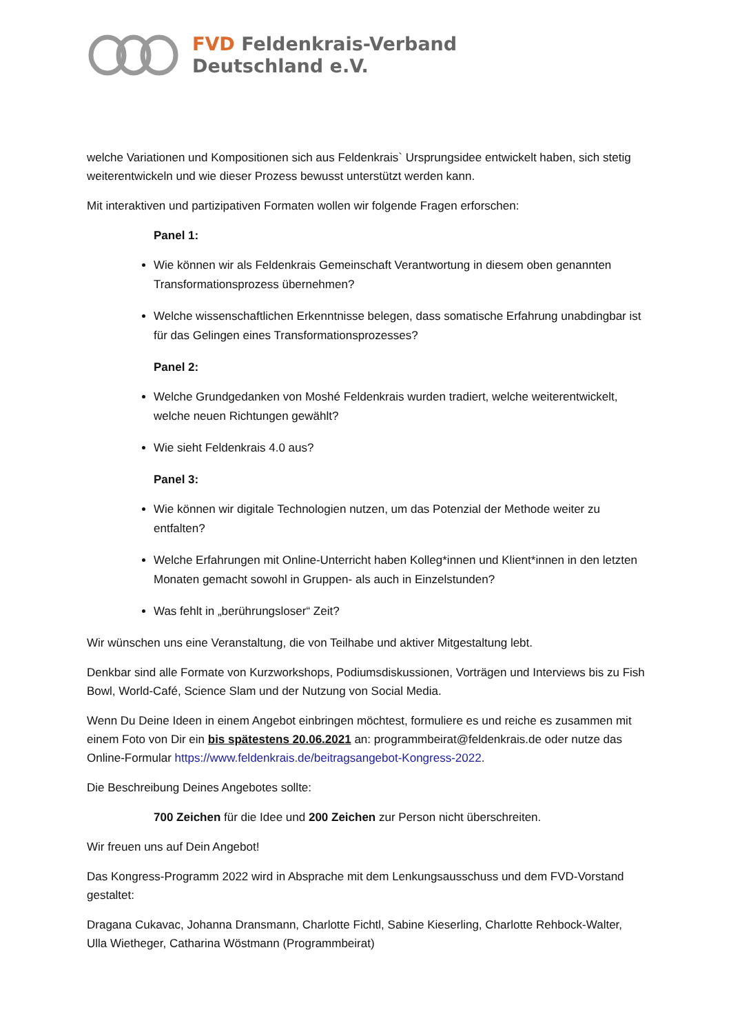FVD Feldenkrais-Verband
Deutschland e.V.
welche Variationen und Kompositionen sich aus Feldenkrais` Ursprungsidee entwickelt haben, sich stetig weiterentwickeln und wie dieser Prozess bewusst unterstützt werden kann.
Mit interaktiven und partizipativen Formaten wollen wir folgende Fragen erforschen:
Panel 1:
Wie können wir als Feldenkrais Gemeinschaft Verantwortung in diesem oben genannten Transformationsprozess übernehmen?
Welche wissenschaftlichen Erkenntnisse belegen, dass somatische Erfahrung unabdingbar ist für das Gelingen eines Transformationsprozesses?
Panel 2:
Welche Grundgedanken von Moshé Feldenkrais wurden tradiert, welche weiterentwickelt, welche neuen Richtungen gewählt?
Wie sieht Feldenkrais 4.0 aus?
Panel 3:
Wie können wir digitale Technologien nutzen, um das Potenzial der Methode weiter zu entfalten?
Welche Erfahrungen mit Online-Unterricht haben Kolleg*innen und Klient*innen in den letzten Monaten gemacht sowohl in Gruppen- als auch in Einzelstunden?
Was fehlt in „berührungsloser“ Zeit?
Wir wünschen uns eine Veranstaltung, die von Teilhabe und aktiver Mitgestaltung lebt.
Denkbar sind alle Formate von Kurzworkshops, Podiumsdiskussionen, Vorträgen und Interviews bis zu Fish Bowl, World-Café, Science Slam und der Nutzung von Social Media.
Wenn Du Deine Ideen in einem Angebot einbringen möchtest, formuliere es und reiche es zusammen mit einem Foto von Dir ein bis spätestens 20.06.2021 an: programmbeirat@feldenkrais.de oder nutze das Online-Formular https://www.feldenkrais.de/beitragsangebot-Kongress-2022.
Die Beschreibung Deines Angebotes sollte:
700 Zeichen für die Idee und 200 Zeichen zur Person nicht überschreiten.
Wir freuen uns auf Dein Angebot!
Das Kongress-Programm 2022 wird in Absprache mit dem Lenkungsausschuss und dem FVD-Vorstand gestaltet:
Dragana Cukavac, Johanna Dransmann, Charlotte Fichtl, Sabine Kieserling, Charlotte Rehbock-Walter, Ulla Wietheger, Catharina Wöstmann (Programmbeirat)